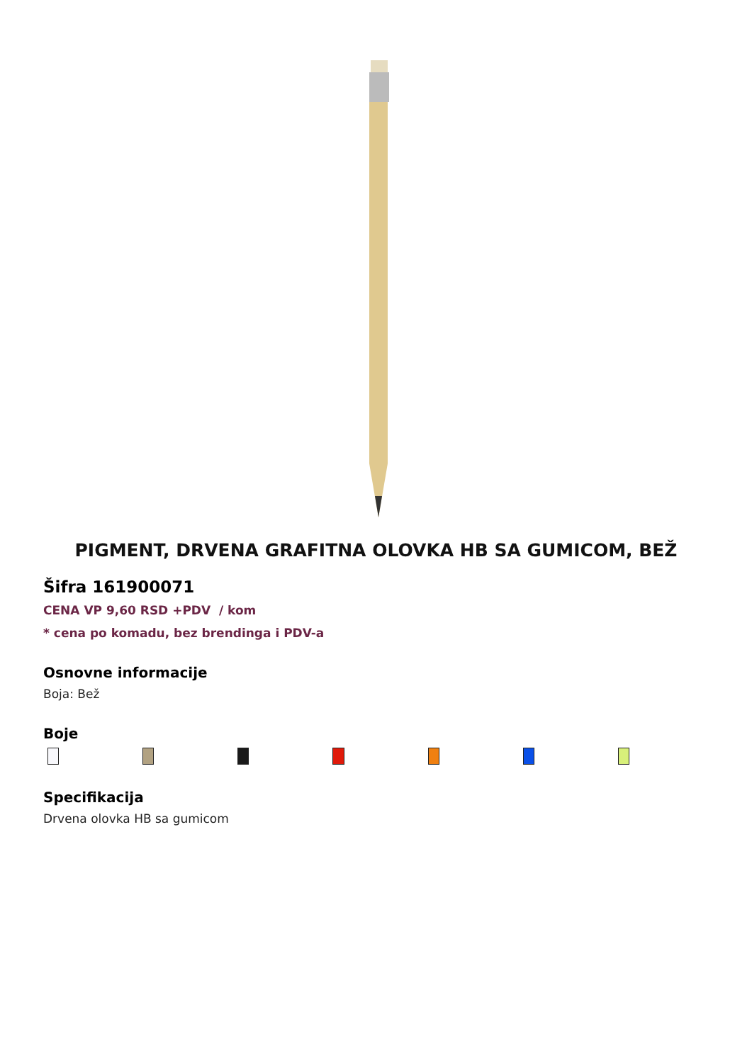PIGMENT, DRVENA GRAFITNA OLOVKA HB SA GUMICOM, BEŽ
Šifra 161900071
CENA VP 9,60 RSD +PDV / kom
* cena po komadu, bez brendinga i PDV-a
Osnovne informacije
Boja: Bež
Boje
Specifikacija
Drvena olovka HB sa gumicom